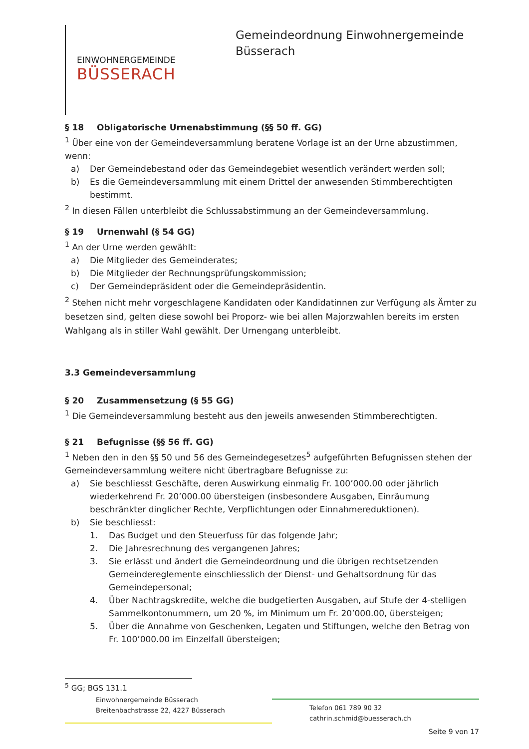EINWOHNERGEMEINDE
BÜSSERACH
Gemeindeordnung Einwohnergemeinde
Büsserach
§ 18 Obligatorische Urnenabstimmung (§§ 50 ff. GG)
<sup>1</sup> Über eine von der Gemeindeversammlung beratene Vorlage ist an der Urne abzustimmen, wenn:
a) Der Gemeindebestand oder das Gemeindegebiet wesentlich verändert werden soll;
b) Es die Gemeindeversammlung mit einem Drittel der anwesenden Stimmberechtigten bestimmt.
<sup>2</sup> In diesen Fällen unterbleibt die Schlussabstimmung an der Gemeindeversammlung.
§ 19 Urnenwahl (§ 54 GG)
<sup>1</sup> An der Urne werden gewählt:
a) Die Mitglieder des Gemeinderates;
b) Die Mitglieder der Rechnungsprüfungskommission;
c) Der Gemeindepräsident oder die Gemeindepräsidentin.
<sup>2</sup> Stehen nicht mehr vorgeschlagene Kandidaten oder Kandidatinnen zur Verfügung als Ämter zu besetzen sind, gelten diese sowohl bei Proporz- wie bei allen Majorzwahlen bereits im ersten Wahlgang als in stiller Wahl gewählt. Der Urnengang unterbleibt.
3.3 Gemeindeversammlung
§ 20 Zusammensetzung (§ 55 GG)
<sup>1</sup> Die Gemeindeversammlung besteht aus den jeweils anwesenden Stimmberechtigten.
§ 21 Befugnisse (§§ 56 ff. GG)
<sup>1</sup> Neben den in den §§ 50 und 56 des Gemeindegesetzes<sup>5</sup> aufgeführten Befugnissen stehen der Gemeindeversammlung weitere nicht übertragbare Befugnisse zu:
a) Sie beschliesst Geschäfte, deren Auswirkung einmalig Fr. 100’000.00 oder jährlich wiederkehrend Fr. 20’000.00 übersteigen (insbesondere Ausgaben, Einräumung beschränkter dinglicher Rechte, Verpflichtungen oder Einnahmereduktionen).
b) Sie beschliesst:
1. Das Budget und den Steuerfuss für das folgende Jahr;
2. Die Jahresrechnung des vergangenen Jahres;
3. Sie erlässt und ändert die Gemeindeordnung und die übrigen rechtsetzenden Gemeindereglemente einschliesslich der Dienst- und Gehaltsordnung für das Gemeindepersonal;
4. Über Nachtragskredite, welche die budgetierten Ausgaben, auf Stufe der 4-stelligen Sammelkontonummern, um 20 %, im Minimum um Fr. 20’000.00, übersteigen;
5. Über die Annahme von Geschenken, Legaten und Stiftungen, welche den Betrag von Fr. 100’000.00 im Einzelfall übersteigen;
<sup>5</sup> GG; BGS 131.1
Einwohnergemeinde Büsserach
Breitenbachstrasse 22, 4227 Büsserach
Telefon 061 789 90 32
cathrin.schmid@buesserach.ch
Seite 9 von 17